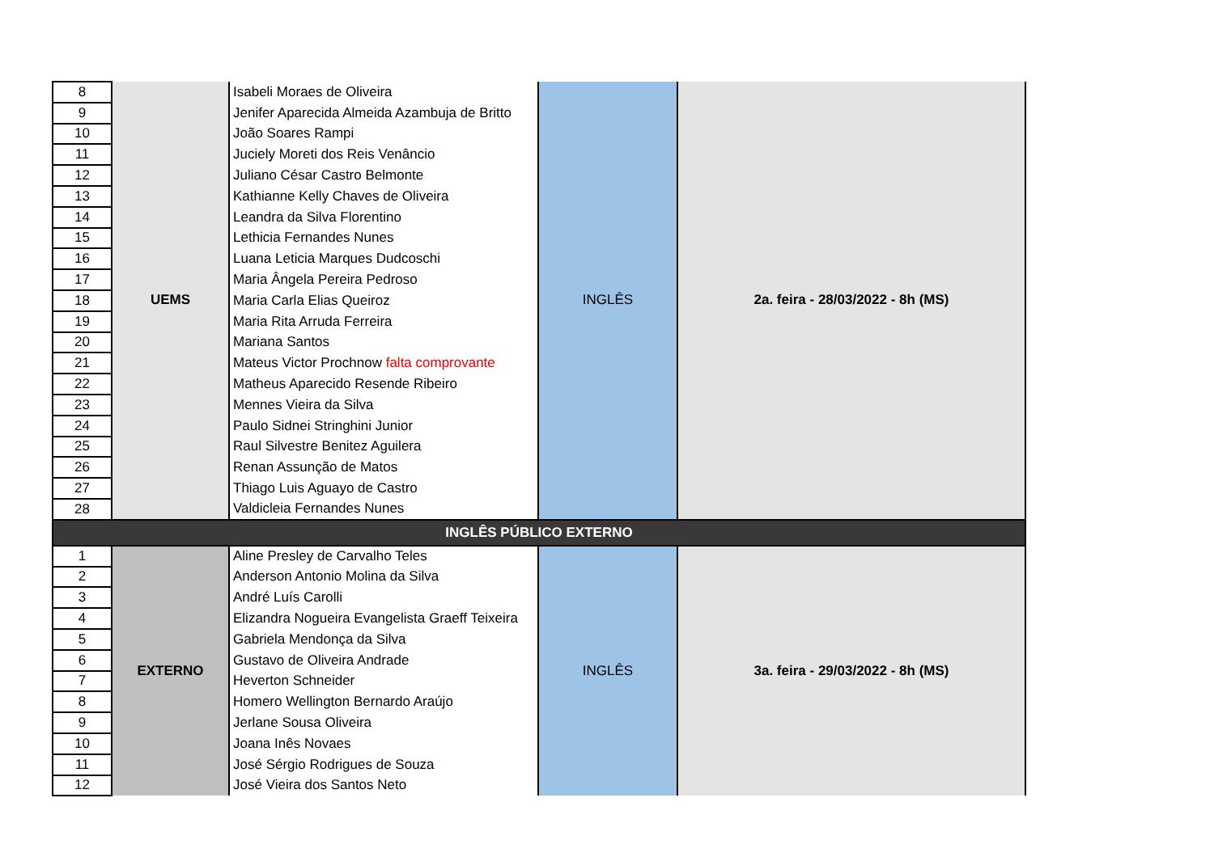| 8 | UEMS | Isabeli Moraes de Oliveira | INGLÊS | 2a. feira - 28/03/2022 - 8h (MS) |
| 9 | | Jenifer Aparecida Almeida Azambuja de Britto | | |
| 10 | | João Soares Rampi | | |
| 11 | | Juciely Moreti dos Reis Venâncio | | |
| 12 | | Juliano César Castro Belmonte | | |
| 13 | | Kathianne Kelly Chaves de Oliveira | | |
| 14 | | Leandra da Silva Florentino | | |
| 15 | | Lethicia Fernandes Nunes | | |
| 16 | | Luana Leticia Marques Dudcoschi | | |
| 17 | | Maria Ângela Pereira Pedroso | | |
| 18 | | Maria Carla Elias Queiroz | | |
| 19 | | Maria Rita Arruda Ferreira | | |
| 20 | | Mariana Santos | | |
| 21 | | Mateus Victor Prochnow falta comprovante | | |
| 22 | | Matheus Aparecido Resende Ribeiro | | |
| 23 | | Mennes Vieira da Silva | | |
| 24 | | Paulo Sidnei Stringhini Junior | | |
| 25 | | Raul Silvestre Benitez Aguilera | | |
| 26 | | Renan Assunção de Matos | | |
| 27 | | Thiago Luis Aguayo de Castro | | |
| 28 | | Valdicleia Fernandes Nunes | | |
| INGLÊS PÚBLICO EXTERNO | | | | |
| 1 | EXTERNO | Aline Presley de Carvalho Teles | INGLÊS | 3a. feira - 29/03/2022 - 8h (MS) |
| 2 | | Anderson Antonio Molina da Silva | | |
| 3 | | André Luís Carolli | | |
| 4 | | Elizandra Nogueira Evangelista Graeff Teixeira | | |
| 5 | | Gabriela Mendonça da Silva | | |
| 6 | | Gustavo de Oliveira Andrade | | |
| 7 | | Heverton Schneider | | |
| 8 | | Homero Wellington Bernardo Araújo | | |
| 9 | | Jerlane Sousa Oliveira | | |
| 10 | | Joana Inês Novaes | | |
| 11 | | José Sérgio Rodrigues de Souza | | |
| 12 | | José Vieira dos Santos Neto | | |